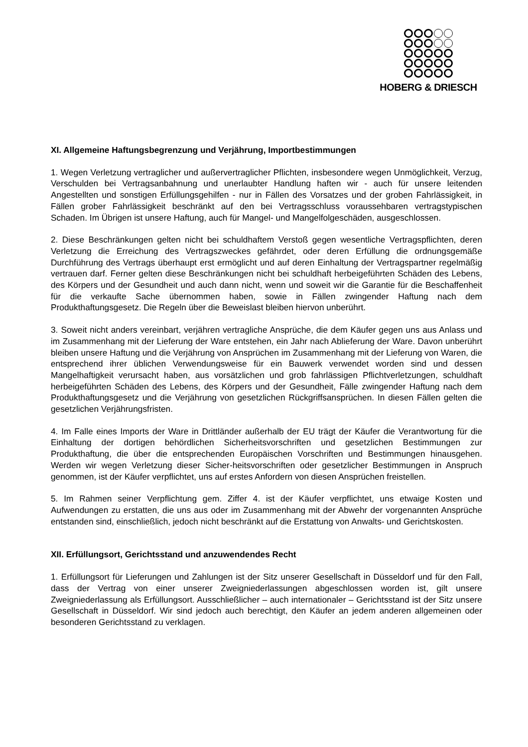HOBERG & DRIESCH
XI. Allgemeine Haftungsbegrenzung und Verjährung, Importbestimmungen
1. Wegen Verletzung vertraglicher und außervertraglicher Pflichten, insbesondere wegen Unmöglichkeit, Verzug, Verschulden bei Vertragsanbahnung und unerlaubter Handlung haften wir - auch für unsere leitenden Angestellten und sonstigen Erfüllungsgehilfen - nur in Fällen des Vorsatzes und der groben Fahrlässigkeit, in Fällen grober Fahrlässigkeit beschränkt auf den bei Vertragsschluss voraussehbaren vertragstypischen Schaden. Im Übrigen ist unsere Haftung, auch für Mangel- und Mangelfolgeschäden, ausgeschlossen.
2. Diese Beschränkungen gelten nicht bei schuldhaftem Verstoß gegen wesentliche Vertragspflichten, deren Verletzung die Erreichung des Vertragszweckes gefährdet, oder deren Erfüllung die ordnungsgemäße Durchführung des Vertrags überhaupt erst ermöglicht und auf deren Einhaltung der Vertragspartner regelmäßig vertrauen darf. Ferner gelten diese Beschränkungen nicht bei schuldhaft herbeigeführten Schäden des Lebens, des Körpers und der Gesundheit und auch dann nicht, wenn und soweit wir die Garantie für die Beschaffenheit für die verkaufte Sache übernommen haben, sowie in Fällen zwingender Haftung nach dem Produkthaftungsgesetz. Die Regeln über die Beweislast bleiben hiervon unberührt.
3. Soweit nicht anders vereinbart, verjähren vertragliche Ansprüche, die dem Käufer gegen uns aus Anlass und im Zusammenhang mit der Lieferung der Ware entstehen, ein Jahr nach Ablieferung der Ware. Davon unberührt bleiben unsere Haftung und die Verjährung von Ansprüchen im Zusammenhang mit der Lieferung von Waren, die entsprechend ihrer üblichen Verwendungsweise für ein Bauwerk verwendet worden sind und dessen Mangelhaftigkeit verursacht haben, aus vorsätzlichen und grob fahrlässigen Pflichtverletzungen, schuldhaft herbeigeführten Schäden des Lebens, des Körpers und der Gesundheit, Fälle zwingender Haftung nach dem Produkthaftungsgesetz und die Verjährung von gesetzlichen Rückgriffsansprüchen. In diesen Fällen gelten die gesetzlichen Verjährungsfristen.
4. Im Falle eines Imports der Ware in Drittländer außerhalb der EU trägt der Käufer die Verantwortung für die Einhaltung der dortigen behördlichen Sicherheitsvorschriften und gesetzlichen Bestimmungen zur Produkthaftung, die über die entsprechenden Europäischen Vorschriften und Bestimmungen hinausgehen. Werden wir wegen Verletzung dieser Sicher-heitsvorschriften oder gesetzlicher Bestimmungen in Anspruch genommen, ist der Käufer verpflichtet, uns auf erstes Anfordern von diesen Ansprüchen freistellen.
5. Im Rahmen seiner Verpflichtung gem. Ziffer 4. ist der Käufer verpflichtet, uns etwaige Kosten und Aufwendungen zu erstatten, die uns aus oder im Zusammenhang mit der Abwehr der vorgenannten Ansprüche entstanden sind, einschließlich, jedoch nicht beschränkt auf die Erstattung von Anwalts- und Gerichtskosten.
XII. Erfüllungsort, Gerichtsstand und anzuwendendes Recht
1. Erfüllungsort für Lieferungen und Zahlungen ist der Sitz unserer Gesellschaft in Düsseldorf und für den Fall, dass der Vertrag von einer unserer Zweigniederlassungen abgeschlossen worden ist, gilt unsere Zweigniederlassung als Erfüllungsort. Ausschließlicher – auch internationaler – Gerichtsstand ist der Sitz unsere Gesellschaft in Düsseldorf. Wir sind jedoch auch berechtigt, den Käufer an jedem anderen allgemeinen oder besonderen Gerichtsstand zu verklagen.